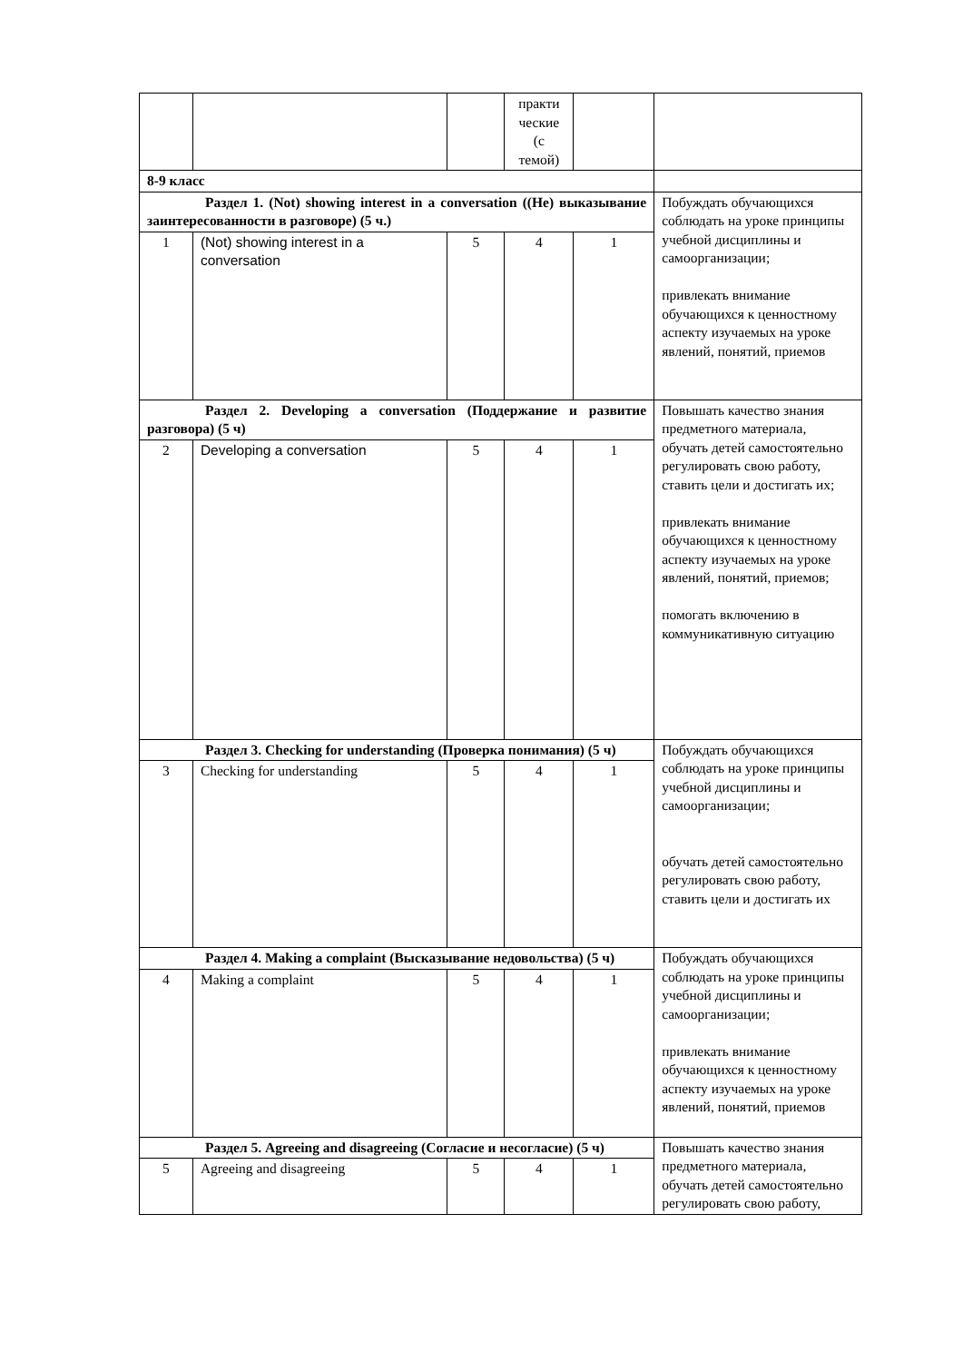| | | | практи ческие (с темой) | | |
| 8-9 класс | | | | | |
| Раздел 1. (Not) showing interest in a conversation ((Не) выказывание заинтересованности в разговоре) (5 ч.) | | | | | Побуждать обучающихся соблюдать на уроке принципы учебной дисциплины и самоорганизации; привлекать внимание обучающихся к ценностному аспекту изучаемых на уроке явлений, понятий, приемов |
| 1 | (Not) showing interest in a conversation | 5 | 4 | 1 | |
| Раздел 2. Developing a conversation (Поддержание и развитие разговора) (5 ч) | | | | | Повышать качество знания предметного материала, обучать детей самостоятельно регулировать свою работу, ставить цели и достигать их; привлекать внимание обучающихся к ценностному аспекту изучаемых на уроке явлений, понятий, приемов; помогать включению в коммуникативную ситуацию |
| 2 | Developing a conversation | 5 | 4 | 1 | |
| Раздел 3. Checking for understanding (Проверка понимания) (5 ч) | | | | | Побуждать обучающихся соблюдать на уроке принципы учебной дисциплины и самоорганизации; обучать детей самостоятельно регулировать свою работу, ставить цели и достигать их |
| 3 | Checking for understanding | 5 | 4 | 1 | |
| Раздел 4. Making a complaint (Высказывание недовольства) (5 ч) | | | | | Побуждать обучающихся соблюдать на уроке принципы учебной дисциплины и самоорганизации; привлекать внимание обучающихся к ценностному аспекту изучаемых на уроке явлений, понятий, приемов |
| 4 | Making a complaint | 5 | 4 | 1 | |
| Раздел 5. Agreeing and disagreeing (Согласие и несогласие) (5 ч) | | | | | Повышать качество знания предметного материала, обучать детей самостоятельно регулировать свою работу, |
| 5 | Agreeing and disagreeing | 5 | 4 | 1 | |